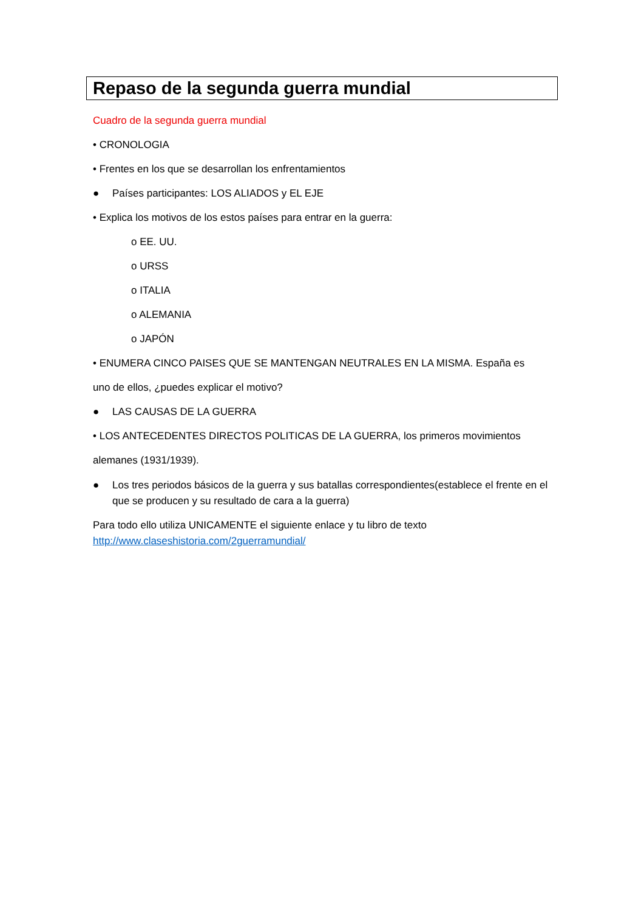Repaso de la segunda guerra mundial
Cuadro de la segunda guerra mundial
• CRONOLOGIA
• Frentes en los que se desarrollan los enfrentamientos
● Países participantes: LOS ALIADOS y EL EJE
• Explica los motivos de los estos países para entrar en la guerra:
o EE. UU.
o URSS
o ITALIA
o ALEMANIA
o JAPÓN
• ENUMERA CINCO PAISES QUE SE MANTENGAN NEUTRALES EN LA MISMA. España es
uno de ellos, ¿puedes explicar el motivo?
● LAS CAUSAS DE LA GUERRA
• LOS ANTECEDENTES DIRECTOS POLITICAS DE LA GUERRA, los primeros movimientos
alemanes (1931/1939).
● Los tres periodos básicos de la guerra y sus batallas correspondientes(establece el frente en el que se producen y su resultado de cara a la guerra)
Para todo ello utiliza UNICAMENTE el siguiente enlace y tu libro de texto
http://www.claseshistoria.com/2guerramundial/